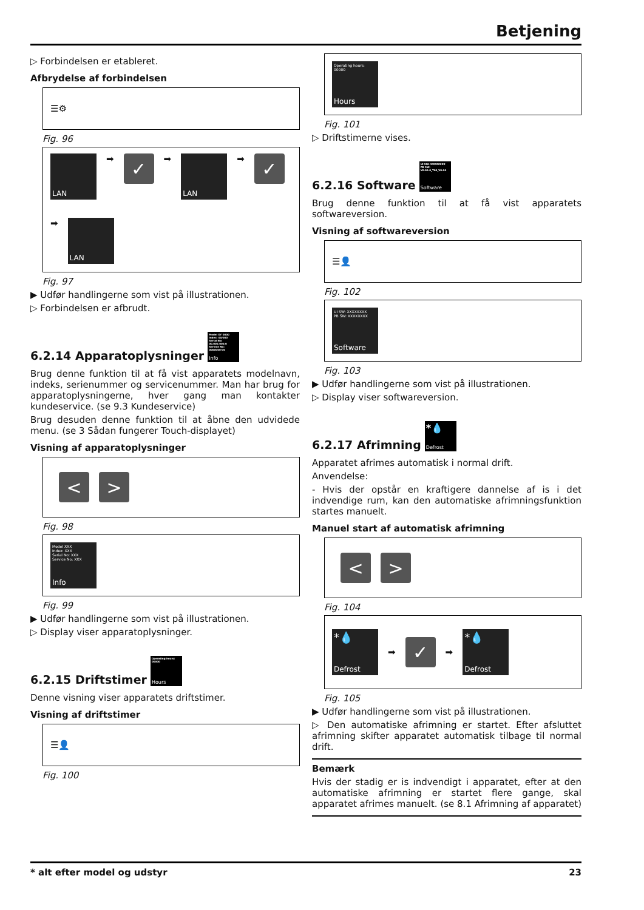Betjening
▷ Forbindelsen er etableret.
Afbrydelse af forbindelsen
☰⚙
Fig. 96
LAN
➡
✓
➡
LAN
➡
✓
➡
LAN
Fig. 97
▶ Udfør handlingerne som vist på illustrationen.
▷ Forbindelsen er afbrudt.
6.2.14 Apparatoplysninger Model XY 0000
Index: 00/000
Serial No: 00.000.000.0
Service No: 0000000-00
Info
Brug denne funktion til at få vist apparatets modelnavn, indeks, serienummer og servicenummer. Man har brug for apparatoplysningerne, hver gang man kontakter kundeservice. (se 9.3 Kundeservice)
Brug desuden denne funktion til at åbne den udvidede menu. (se 3 Sådan fungerer Touch-displayet)
Visning af apparatoplysninger
< >
Fig. 98
Model XXX
Index: XXX
Serial No: XXX
Service No: XXX
Info
Fig. 99
▶ Udfør handlingerne som vist på illustrationen.
▷ Display viser apparatoplysninger.
6.2.15 Driftstimer Operating hours:
00000
Hours
Denne visning viser apparatets driftstimer.
Visning af driftstimer
☰👤
Fig. 100
Operating hours:
00000
Hours
Fig. 101
▷ Driftstimerne vises.
6.2.16 Software UI SW: XXXXXXXX
PB SW:
V0.00.0_T00_V0.00
Software
Brug denne funktion til at få vist apparatets softwareversion.
Visning af softwareversion
☰👤
Fig. 102
UI SW: XXXXXXXX
PB SW: XXXXXXXX
Software
Fig. 103
▶ Udfør handlingerne som vist på illustrationen.
▷ Display viser softwareversion.
6.2.17 Afrimning *💧
Defrost
Apparatet afrimes automatisk i normal drift.
Anvendelse:
- Hvis der opstår en kraftigere dannelse af is i det indvendige rum, kan den automatiske afrimningsfunktion startes manuelt.
Manuel start af automatisk afrimning
< >
Fig. 104
*💧
Defrost
➡
✓
➡
*💧
Defrost
Fig. 105
▶ Udfør handlingerne som vist på illustrationen.
▷ Den automatiske afrimning er startet. Efter afsluttet afrimning skifter apparatet automatisk tilbage til normal drift.
Bemærk
Hvis der stadig er is indvendigt i apparatet, efter at den automatiske afrimning er startet flere gange, skal apparatet afrimes manuelt. (se 8.1 Afrimning af apparatet)
* alt efter model og udstyr 23